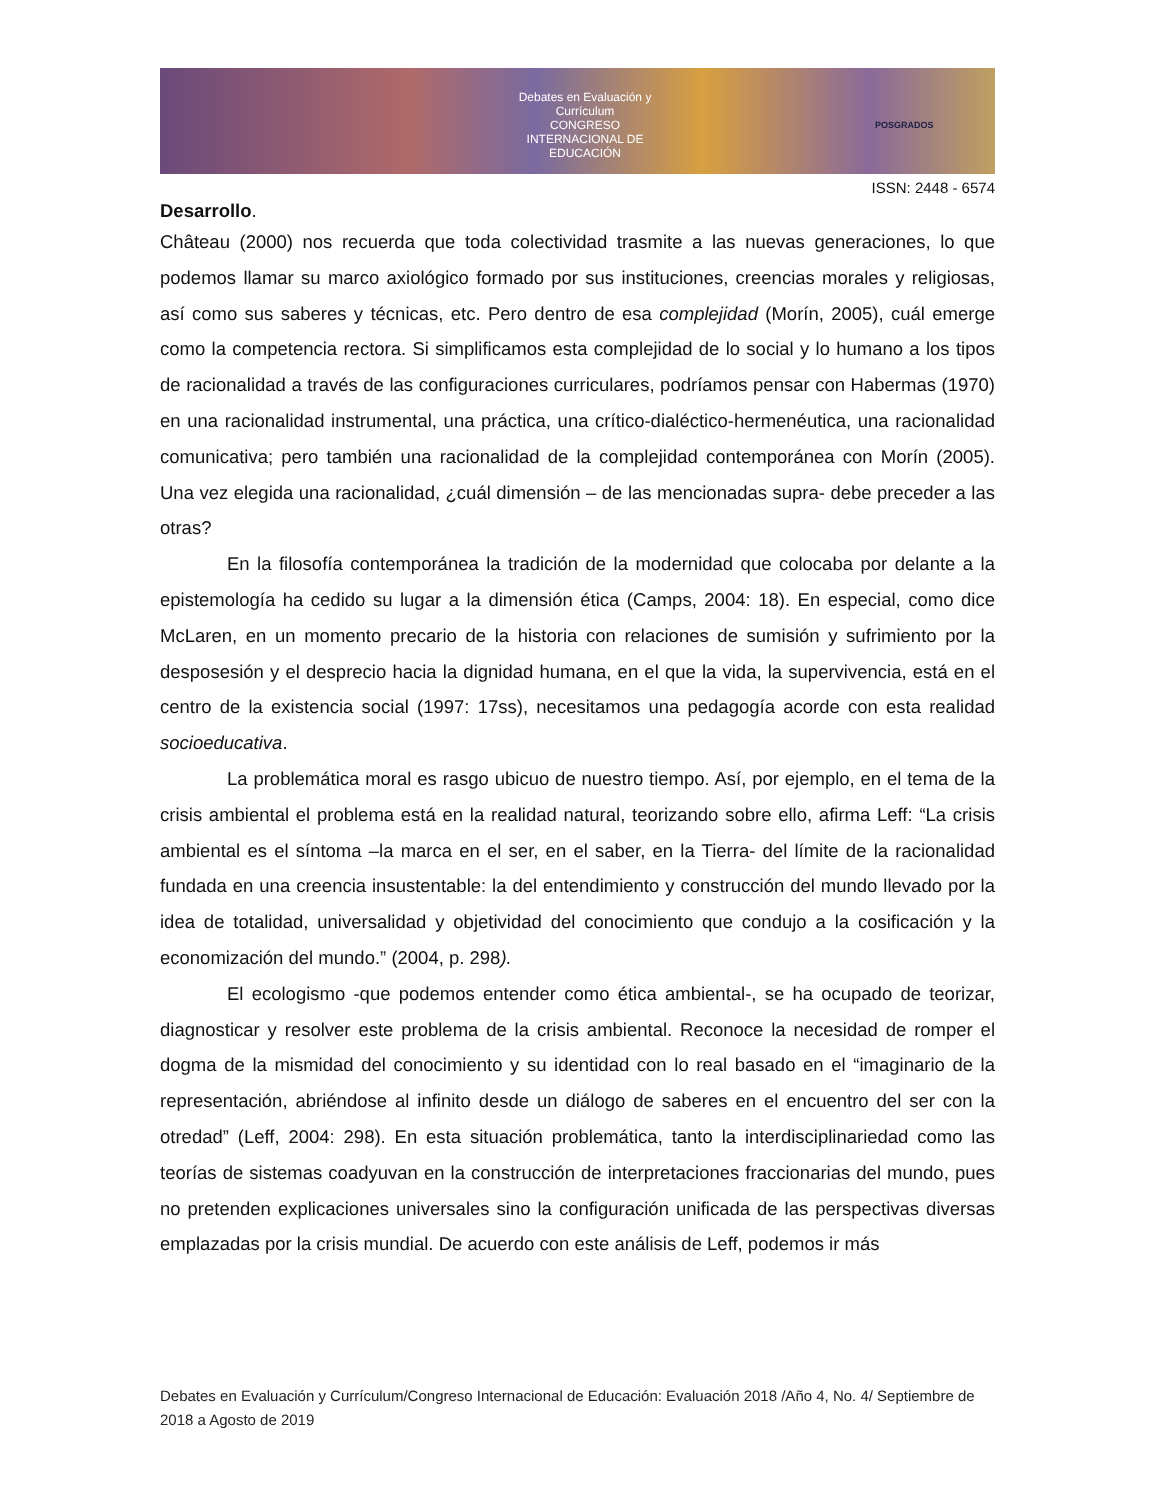Debates en Evaluación y Currículum
CONGRESO INTERNACIONAL DE EDUCACIÓN
POSGRADOS
ISSN: 2448 - 6574
Desarrollo.
Château (2000) nos recuerda que toda colectividad trasmite a las nuevas generaciones, lo que podemos llamar su marco axiológico formado por sus instituciones, creencias morales y religiosas, así como sus saberes y técnicas, etc. Pero dentro de esa complejidad (Morín, 2005), cuál emerge como la competencia rectora. Si simplificamos esta complejidad de lo social y lo humano a los tipos de racionalidad a través de las configuraciones curriculares, podríamos pensar con Habermas (1970) en una racionalidad instrumental, una práctica, una crítico-dialéctico-hermenéutica, una racionalidad comunicativa; pero también una racionalidad de la complejidad contemporánea con Morín (2005). Una vez elegida una racionalidad, ¿cuál dimensión – de las mencionadas supra- debe preceder a las otras?
En la filosofía contemporánea la tradición de la modernidad que colocaba por delante a la epistemología ha cedido su lugar a la dimensión ética (Camps, 2004: 18). En especial, como dice McLaren, en un momento precario de la historia con relaciones de sumisión y sufrimiento por la desposesión y el desprecio hacia la dignidad humana, en el que la vida, la supervivencia, está en el centro de la existencia social (1997: 17ss), necesitamos una pedagogía acorde con esta realidad socioeducativa.
La problemática moral es rasgo ubicuo de nuestro tiempo. Así, por ejemplo, en el tema de la crisis ambiental el problema está en la realidad natural, teorizando sobre ello, afirma Leff: “La crisis ambiental es el síntoma –la marca en el ser, en el saber, en la Tierra- del límite de la racionalidad fundada en una creencia insustentable: la del entendimiento y construcción del mundo llevado por la idea de totalidad, universalidad y objetividad del conocimiento que condujo a la cosificación y la economización del mundo.” (2004, p. 298).
El ecologismo -que podemos entender como ética ambiental-, se ha ocupado de teorizar, diagnosticar y resolver este problema de la crisis ambiental. Reconoce la necesidad de romper el dogma de la mismidad del conocimiento y su identidad con lo real basado en el “imaginario de la representación, abriéndose al infinito desde un diálogo de saberes en el encuentro del ser con la otredad” (Leff, 2004: 298). En esta situación problemática, tanto la interdisciplinariedad como las teorías de sistemas coadyuvan en la construcción de interpretaciones fraccionarias del mundo, pues no pretenden explicaciones universales sino la configuración unificada de las perspectivas diversas emplazadas por la crisis mundial. De acuerdo con este análisis de Leff, podemos ir más
Debates en Evaluación y Currículum/Congreso Internacional de Educación: Evaluación 2018 /Año 4, No. 4/ Septiembre de 2018 a Agosto de 2019